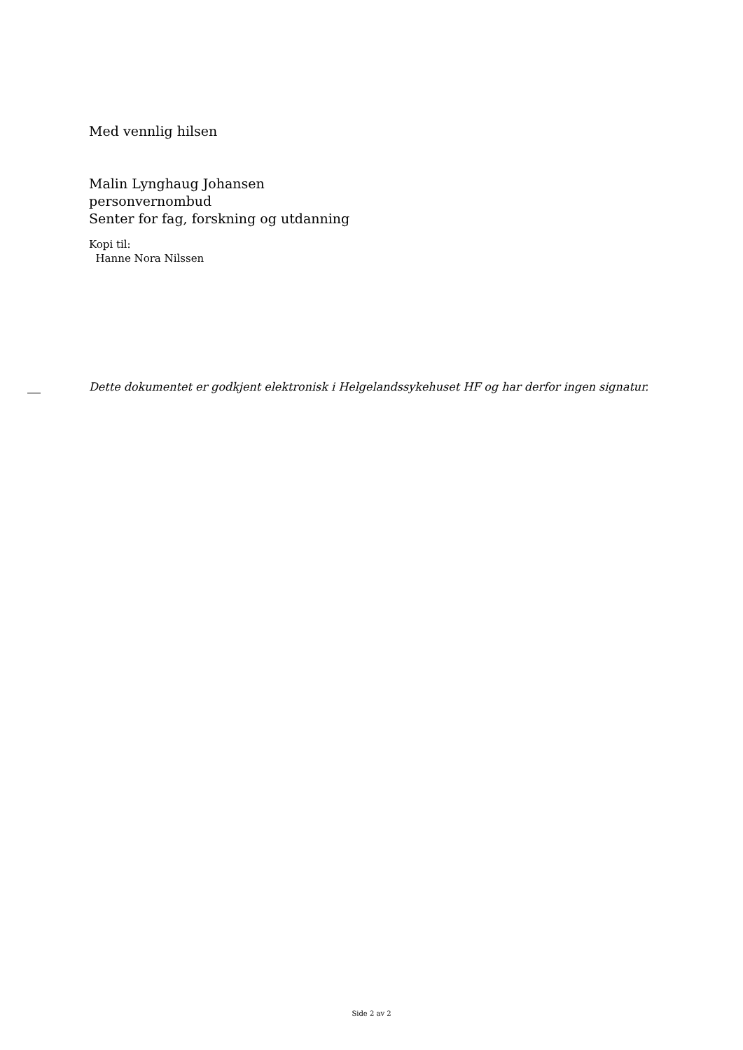Med vennlig hilsen
Malin Lynghaug Johansen
personvernombud
Senter for fag, forskning og utdanning
Kopi til:
Hanne Nora Nilssen
Dette dokumentet er godkjent elektronisk i Helgelandssykehuset HF og har derfor ingen signatur.
Side 2 av 2